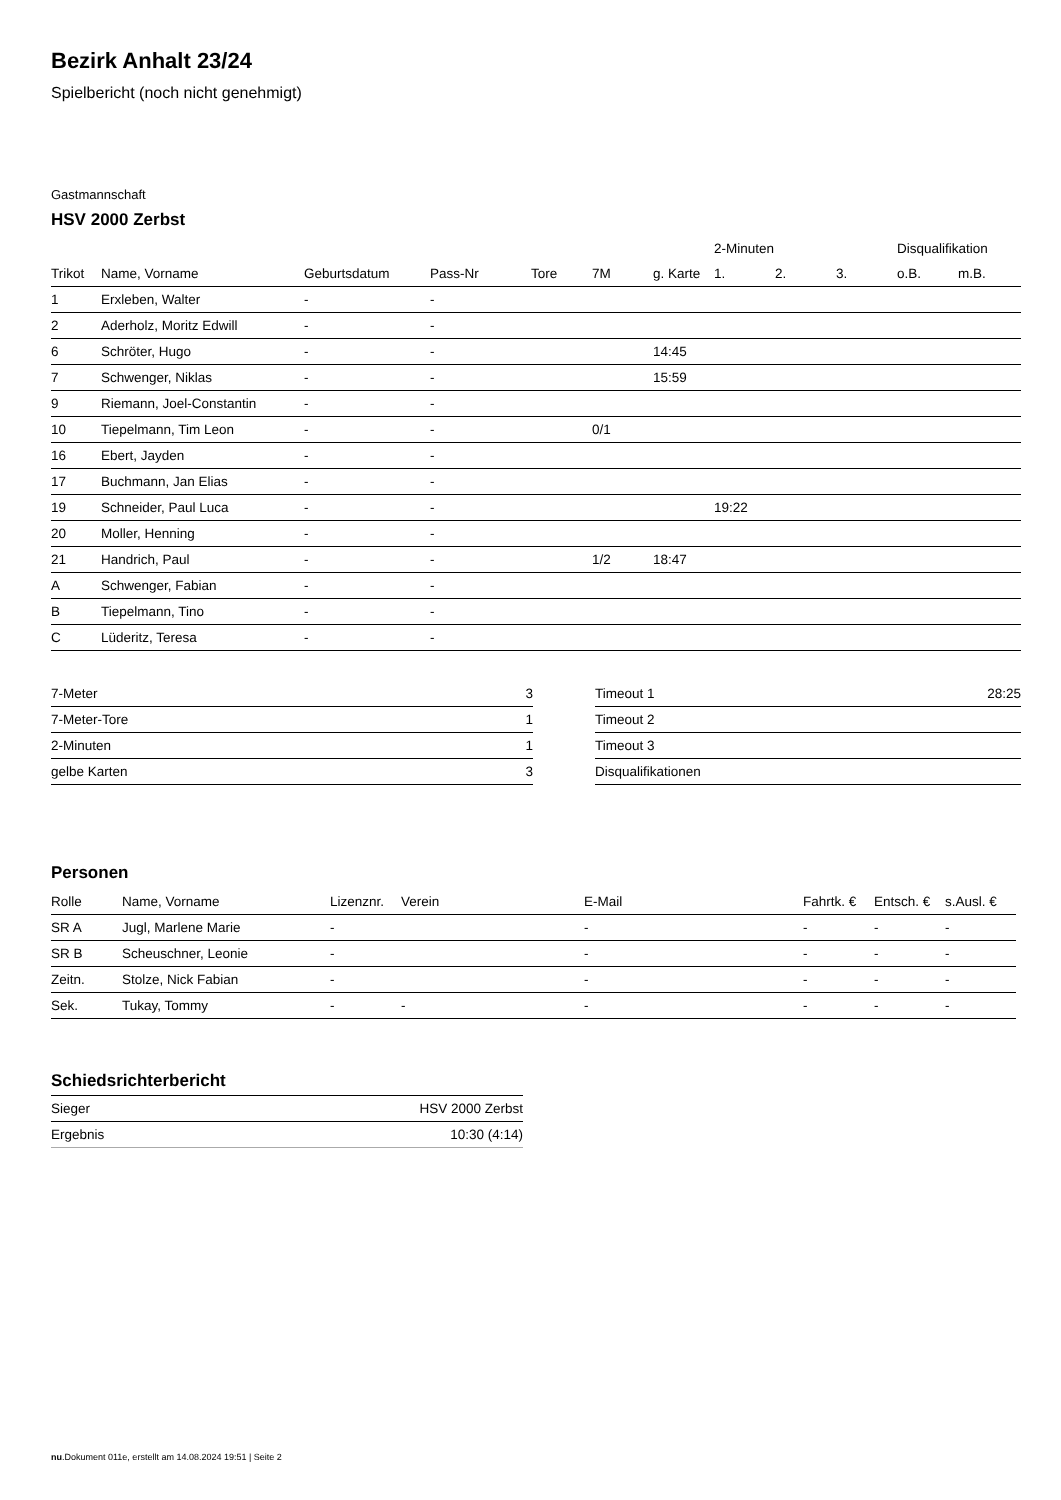Bezirk Anhalt 23/24
Spielbericht (noch nicht genehmigt)
Gastmannschaft
HSV 2000 Zerbst
| | | | | | | | 2-Minuten | | | Disqualifikation | |
| --- | --- | --- | --- | --- | --- | --- | --- | --- | --- | --- | --- |
| Trikot | Name, Vorname | Geburtsdatum | Pass-Nr | Tore | 7M | g. Karte | 1. | 2. | 3. | o.B. | m.B. |
| 1 | Erxleben, Walter | - | - | | | | | | | | |
| 2 | Aderholz, Moritz Edwill | - | - | | | | | | | | |
| 6 | Schröter, Hugo | - | - | | | 14:45 | | | | | |
| 7 | Schwenger, Niklas | - | - | | | 15:59 | | | | | |
| 9 | Riemann, Joel-Constantin | - | - | | | | | | | | |
| 10 | Tiepelmann, Tim Leon | - | - | | 0/1 | | | | | | |
| 16 | Ebert, Jayden | - | - | | | | | | | | |
| 17 | Buchmann, Jan Elias | - | - | | | | | | | | |
| 19 | Schneider, Paul Luca | - | - | | | | 19:22 | | | | |
| 20 | Moller, Henning | - | - | | | | | | | | |
| 21 | Handrich, Paul | - | - | | 1/2 | 18:47 | | | | | |
| A | Schwenger, Fabian | - | - | | | | | | | | |
| B | Tiepelmann, Tino | - | - | | | | | | | | |
| C | Lüderitz, Teresa | - | - | | | | | | | | |
| 7-Meter | 3 |
| 7-Meter-Tore | 1 |
| 2-Minuten | 1 |
| gelbe Karten | 3 |
| Timeout 1 | 28:25 |
| Timeout 2 | |
| Timeout 3 | |
| Disqualifikationen | |
Personen
| Rolle | Name, Vorname | Lizenznr. | Verein | E-Mail | Fahrtk. € | Entsch. € | s.Ausl. € |
| --- | --- | --- | --- | --- | --- | --- | --- |
| SR A | Jugl, Marlene Marie | - | | - | - | - | - |
| SR B | Scheuschner, Leonie | - | | - | - | - | - |
| Zeitn. | Stolze, Nick Fabian | - | | - | - | - | - |
| Sek. | Tukay, Tommy | - | - | - | - | - | - |
Schiedsrichterbericht
| Sieger | HSV 2000 Zerbst |
| Ergebnis | 10:30 (4:14) |
nu.Dokument 011e, erstellt am 14.08.2024 19:51 | Seite 2